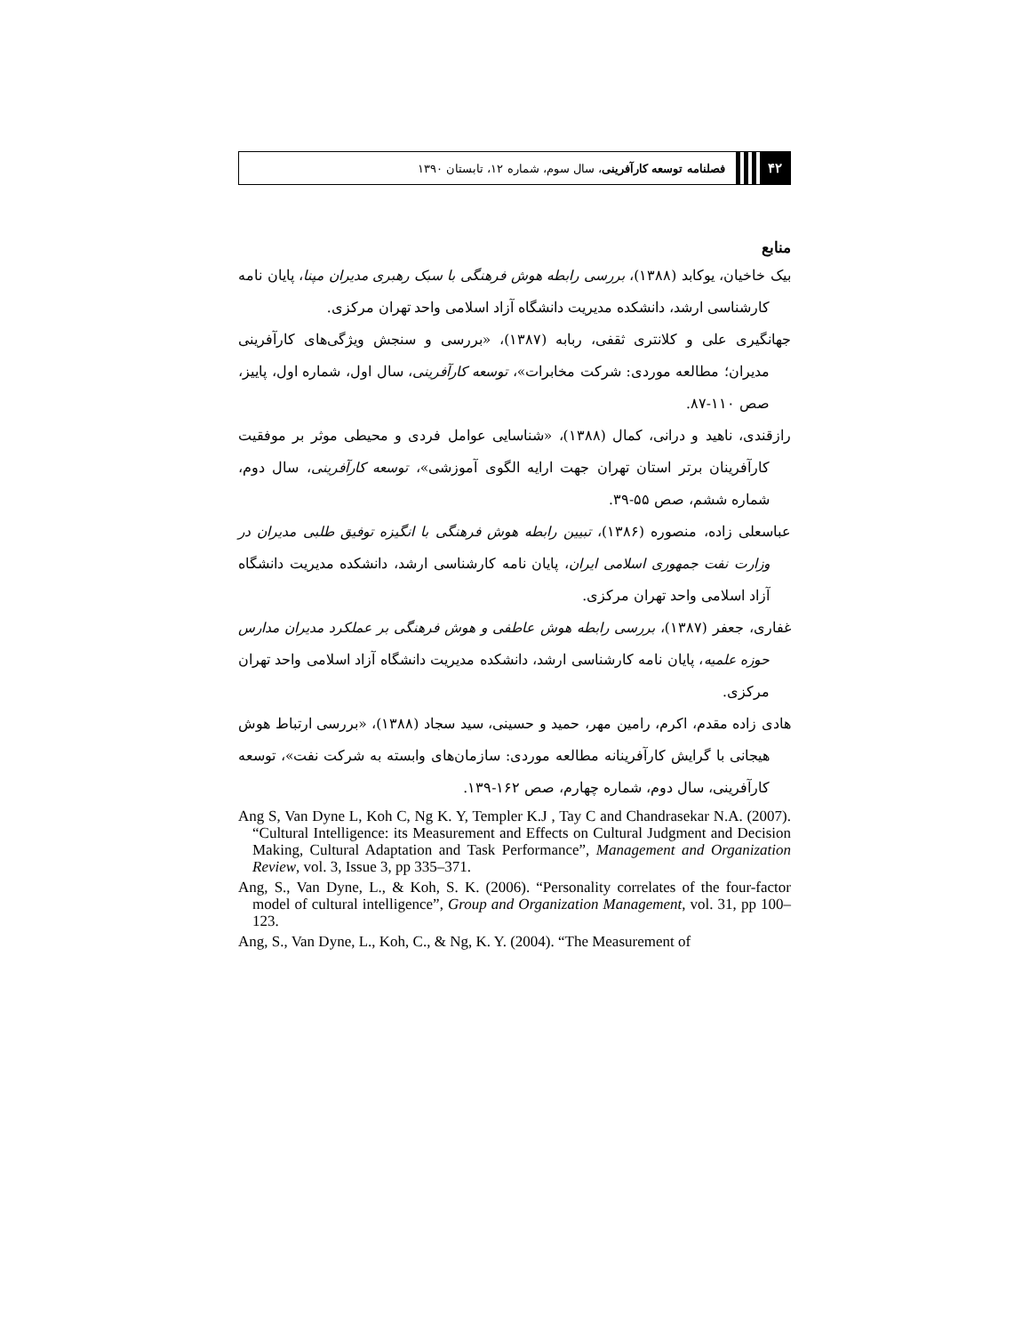۴۲
فصلنامه توسعه کارآفرینی، سال سوم، شماره ۱۲، تابستان ۱۳۹۰
منابع
بیک خاخیان، یوکابد (۱۳۸۸)، بررسی رابطه هوش فرهنگی با سبک رهبری مدیران مپنا، پایان نامه کارشناسی ارشد، دانشکده مدیریت دانشگاه آزاد اسلامی واحد تهران مرکزی.
جهانگیری علی و کلانتری ثقفی، ربابه (۱۳۸۷)، «بررسی و سنجش ویژگی‌های کارآفرینی مدیران؛ مطالعه موردی: شرکت مخابرات»، توسعه کارآفرینی، سال اول، شماره اول، پاییز، صص ۱۱۰-۸۷.
رازقندی، ناهید و درانی، کمال (۱۳۸۸)، «شناسایی عوامل فردی و محیطی موثر بر موفقیت کارآفرینان برتر استان تهران جهت ارایه الگوی آموزشی»، توسعه کارآفرینی، سال دوم، شماره ششم، صص ۵۵-۳۹.
عباسعلی زاده، منصوره (۱۳۸۶)، تبیین رابطه هوش فرهنگی با انگیزه توفیق طلبی مدیران در وزارت نفت جمهوری اسلامی ایران، پایان نامه کارشناسی ارشد، دانشکده مدیریت دانشگاه آزاد اسلامی واحد تهران مرکزی.
غفاری، جعفر (۱۳۸۷)، بررسی رابطه هوش عاطفی و هوش فرهنگی بر عملکرد مدیران مدارس حوزه علمیه، پایان نامه کارشناسی ارشد، دانشکده مدیریت دانشگاه آزاد اسلامی واحد تهران مرکزی.
هادی زاده مقدم، اکرم، رامین مهر، حمید و حسینی، سید سجاد (۱۳۸۸)، «بررسی ارتباط هوش هیجانی با گرایش کارآفرینانه مطالعه موردی: سازمان‌های وابسته به شرکت نفت»، توسعه کارآفرینی، سال دوم، شماره چهارم، صص ۱۶۲-۱۳۹.
Ang S, Van Dyne L, Koh C, Ng K. Y, Templer K.J , Tay C and Chandrasekar N.A. (2007). “Cultural Intelligence: its Measurement and Effects on Cultural Judgment and Decision Making, Cultural Adaptation and Task Performance”, Management and Organization Review, vol. 3, Issue 3, pp 335–371.
Ang, S., Van Dyne, L., & Koh, S. K. (2006). “Personality correlates of the four-factor model of cultural intelligence”, Group and Organization Management, vol. 31, pp 100–123.
Ang, S., Van Dyne, L., Koh, C., & Ng, K. Y. (2004). “The Measurement of